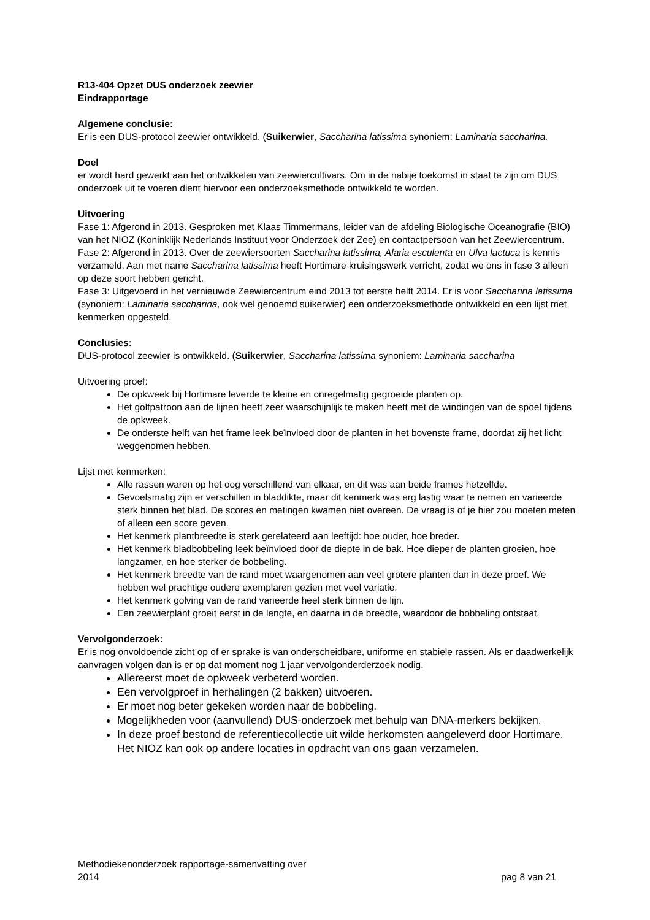R13-404 Opzet DUS onderzoek zeewier
Eindrapportage
Algemene conclusie:
Er is een DUS-protocol zeewier ontwikkeld. (Suikerwier, Saccharina latissima synoniem: Laminaria saccharina.
Doel
er wordt hard gewerkt aan het ontwikkelen van zeewiercultivars. Om in de nabije toekomst in staat te zijn om DUS onderzoek uit te voeren dient hiervoor een onderzoeksmethode ontwikkeld te worden.
Uitvoering
Fase 1: Afgerond in 2013. Gesproken met Klaas Timmermans, leider van de afdeling Biologische Oceanografie (BIO) van het NIOZ (Koninklijk Nederlands Instituut voor Onderzoek der Zee) en contactpersoon van het Zeewiercentrum.
Fase 2: Afgerond in 2013. Over de zeewiersoorten Saccharina latissima, Alaria esculenta en Ulva lactuca is kennis verzameld. Aan met name Saccharina latissima heeft Hortimare kruisingswerk verricht, zodat we ons in fase 3 alleen op deze soort hebben gericht.
Fase 3: Uitgevoerd in het vernieuwde Zeewiercentrum eind 2013 tot eerste helft 2014. Er is voor Saccharina latissima (synoniem: Laminaria saccharina, ook wel genoemd suikerwier) een onderzoeksmethode ontwikkeld en een lijst met kenmerken opgesteld.
Conclusies:
DUS-protocol zeewier is ontwikkeld. (Suikerwier, Saccharina latissima synoniem: Laminaria saccharina
Uitvoering proef:
De opkweek bij Hortimare leverde te kleine en onregelmatig gegroeide planten op.
Het golfpatroon aan de lijnen heeft zeer waarschijnlijk te maken heeft met de windingen van de spoel tijdens de opkweek.
De onderste helft van het frame leek beïnvloed door de planten in het bovenste frame, doordat zij het licht weggenomen hebben.
Lijst met kenmerken:
Alle rassen waren op het oog verschillend van elkaar, en dit was aan beide frames hetzelfde.
Gevoelsmatig zijn er verschillen in bladdikte, maar dit kenmerk was erg lastig waar te nemen en varieerde sterk binnen het blad. De scores en metingen kwamen niet overeen. De vraag is of je hier zou moeten meten of alleen een score geven.
Het kenmerk plantbreedte is sterk gerelateerd aan leeftijd: hoe ouder, hoe breder.
Het kenmerk bladbobbeling leek beïnvloed door de diepte in de bak. Hoe dieper de planten groeien, hoe langzamer, en hoe sterker de bobbeling.
Het kenmerk breedte van de rand moet waargenomen aan veel grotere planten dan in deze proef. We hebben wel prachtige oudere exemplaren gezien met veel variatie.
Het kenmerk golving van de rand varieerde heel sterk binnen de lijn.
Een zeewierplant groeit eerst in de lengte, en daarna in de breedte, waardoor de bobbeling ontstaat.
Vervolgonderzoek:
Er is nog onvoldoende zicht op of er sprake is van onderscheidbare, uniforme en stabiele rassen. Als er daadwerkelijk aanvragen volgen dan is er op dat moment nog 1 jaar vervolgonderderzoek nodig.
Allereerst moet de opkweek verbeterd worden.
Een vervolgproef in herhalingen (2 bakken) uitvoeren.
Er moet nog beter gekeken worden naar de bobbeling.
Mogelijkheden voor (aanvullend) DUS-onderzoek met behulp van DNA-merkers bekijken.
In deze proef bestond de referentiecollectie uit wilde herkomsten aangeleverd door Hortimare. Het NIOZ kan ook op andere locaties in opdracht van ons gaan verzamelen.
Methodiekenonderzoek rapportage-samenvatting over
2014
pag 8 van 21